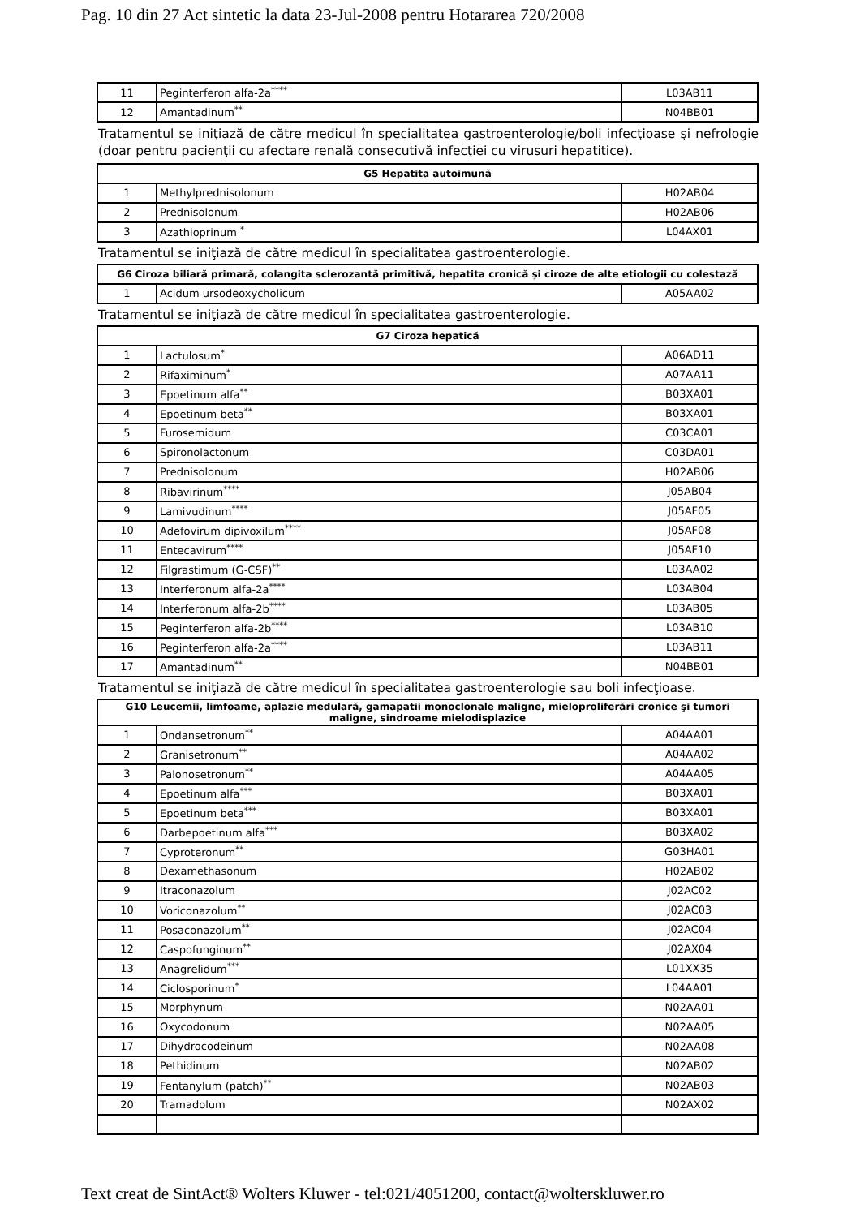Pag. 10 din 27 Act sintetic la data 23-Jul-2008 pentru Hotararea 720/2008
| 11 | Peginterferon alfa-2a<sup>****</sup> | L03AB11 |
| 12 | Amantadinum<sup>**</sup> | N04BB01 |
Tratamentul se iniţiază de către medicul în specialitatea gastroenterologie/boli infecţioase şi nefrologie (doar pentru pacienţii cu afectare renală consecutivă infecţiei cu virusuri hepatitice).
| G5 Hepatita autoimună | | |
| --- | --- | --- |
| 1 | Methylprednisolonum | H02AB04 |
| 2 | Prednisolonum | H02AB06 |
| 3 | Azathioprinum <sup>*</sup> | L04AX01 |
Tratamentul se iniţiază de către medicul în specialitatea gastroenterologie.
| G6 Ciroza biliară primară, colangita sclerozantă primitivă, hepatita cronică şi ciroze de alte etiologii cu colestază | | |
| --- | --- | --- |
| 1 | Acidum ursodeoxycholicum | A05AA02 |
Tratamentul se iniţiază de către medicul în specialitatea gastroenterologie.
| G7 Ciroza hepatică | | |
| --- | --- | --- |
| 1 | Lactulosum<sup>*</sup> | A06AD11 |
| 2 | Rifaximinum<sup>*</sup> | A07AA11 |
| 3 | Epoetinum alfa<sup>**</sup> | B03XA01 |
| 4 | Epoetinum beta<sup>**</sup> | B03XA01 |
| 5 | Furosemidum | C03CA01 |
| 6 | Spironolactonum | C03DA01 |
| 7 | Prednisolonum | H02AB06 |
| 8 | Ribavirinum<sup>****</sup> | J05AB04 |
| 9 | Lamivudinum<sup>****</sup> | J05AF05 |
| 10 | Adefovirum dipivoxilum<sup>****</sup> | J05AF08 |
| 11 | Entecavirum<sup>****</sup> | J05AF10 |
| 12 | Filgrastimum (G-CSF)<sup>**</sup> | L03AA02 |
| 13 | Interferonum alfa-2a<sup>****</sup> | L03AB04 |
| 14 | Interferonum alfa-2b<sup>****</sup> | L03AB05 |
| 15 | Peginterferon alfa-2b<sup>****</sup> | L03AB10 |
| 16 | Peginterferon alfa-2a<sup>****</sup> | L03AB11 |
| 17 | Amantadinum<sup>**</sup> | N04BB01 |
Tratamentul se iniţiază de către medicul în specialitatea gastroenterologie sau boli infecţioase.
| G10 Leucemii, limfoame, aplazie medulară, gamapatii monoclonale maligne, mieloproliferări cronice şi tumori maligne, sindroame mielodisplazice | | |
| --- | --- | --- |
| 1 | Ondansetronum<sup>**</sup> | A04AA01 |
| 2 | Granisetronum<sup>**</sup> | A04AA02 |
| 3 | Palonosetronum<sup>**</sup> | A04AA05 |
| 4 | Epoetinum alfa<sup>***</sup> | B03XA01 |
| 5 | Epoetinum beta<sup>***</sup> | B03XA01 |
| 6 | Darbepoetinum alfa<sup>***</sup> | B03XA02 |
| 7 | Cyproteronum<sup>**</sup> | G03HA01 |
| 8 | Dexamethasonum | H02AB02 |
| 9 | Itraconazolum | J02AC02 |
| 10 | Voriconazolum<sup>**</sup> | J02AC03 |
| 11 | Posaconazolum<sup>**</sup> | J02AC04 |
| 12 | Caspofunginum<sup>**</sup> | J02AX04 |
| 13 | Anagrelidum<sup>***</sup> | L01XX35 |
| 14 | Ciclosporinum<sup>*</sup> | L04AA01 |
| 15 | Morphynum | N02AA01 |
| 16 | Oxycodonum | N02AA05 |
| 17 | Dihydrocodeinum | N02AA08 |
| 18 | Pethidinum | N02AB02 |
| 19 | Fentanylum (patch)<sup>**</sup> | N02AB03 |
| 20 | Tramadolum | N02AX02 |
Text creat de SintAct® Wolters Kluwer - tel:021/4051200, contact@wolterskluwer.ro